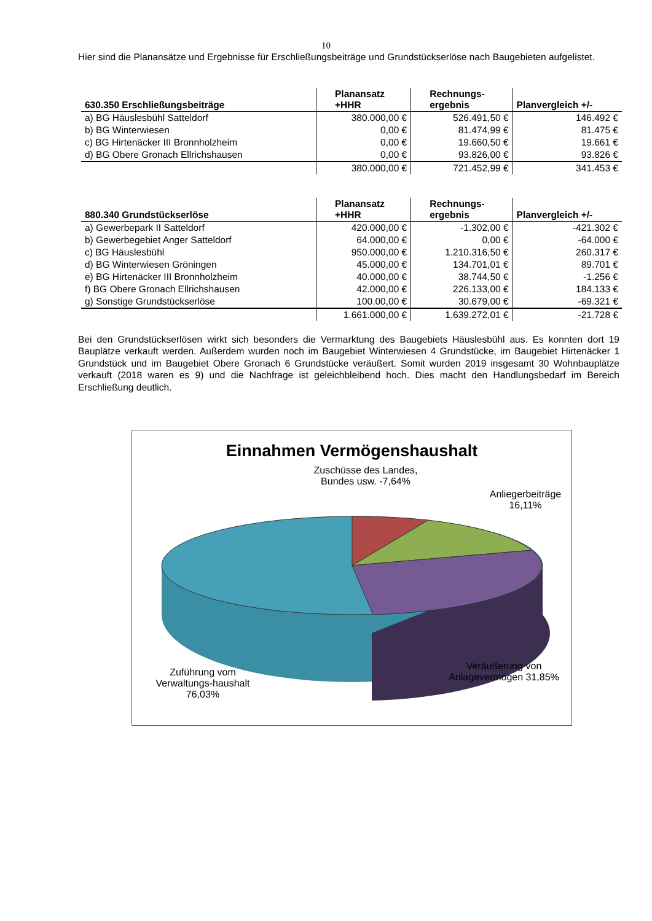10
Hier sind die Planansätze und Ergebnisse für Erschließungsbeiträge und Grundstückserlöse nach Baugebieten aufgelistet.
| 630.350 Erschließungsbeiträge | Planansatz +HHR | Rechnungs- ergebnis | Planvergleich +/- |
| --- | --- | --- | --- |
| a) BG Häuslesbühl Satteldorf | 380.000,00 € | 526.491,50 € | 146.492 € |
| b) BG Winterwiesen | 0,00 € | 81.474,99 € | 81.475 € |
| c) BG Hirtenäcker III Bronnholzheim | 0,00 € | 19.660,50 € | 19.661 € |
| d) BG Obere Gronach Ellrichshausen | 0,00 € | 93.826,00 € | 93.826 € |
| | 380.000,00 € | 721.452,99 € | 341.453 € |
| 880.340 Grundstückserlöse | Planansatz +HHR | Rechnungs- ergebnis | Planvergleich +/- |
| --- | --- | --- | --- |
| a) Gewerbepark II Satteldorf | 420.000,00 € | -1.302,00 € | -421.302 € |
| b) Gewerbegebiet Anger Satteldorf | 64.000,00 € | 0,00 € | -64.000 € |
| c) BG Häuslesbühl | 950.000,00 € | 1.210.316,50 € | 260.317 € |
| d) BG Winterwiesen Gröningen | 45.000,00 € | 134.701,01 € | 89.701 € |
| e) BG Hirtenäcker III Bronnholzheim | 40.000,00 € | 38.744,50 € | -1.256 € |
| f) BG Obere Gronach Ellrichshausen | 42.000,00 € | 226.133,00 € | 184.133 € |
| g) Sonstige Grundstückserlöse | 100.00,00 € | 30.679,00 € | -69.321 € |
| | 1.661.000,00 € | 1.639.272,01 € | -21.728 € |
Bei den Grundstückserlösen wirkt sich besonders die Vermarktung des Baugebiets Häuslesbühl aus. Es konnten dort 19 Bauplätze verkauft werden. Außerdem wurden noch im Baugebiet Winterwiesen 4 Grundstücke, im Baugebiet Hirtenäcker 1 Grundstück und im Baugebiet Obere Gronach 6 Grundstücke veräußert. Somit wurden 2019 insgesamt 30 Wohnbauplätze verkauft (2018 waren es 9) und die Nachfrage ist geleichbleibend hoch. Dies macht den Handlungsbedarf im Bereich Erschließung deutlich.
Einnahmen Vermögenshaushalt
Zuschüsse des Landes, Bundes usw. -7,64%
Anliegerbeiträge 16,11%
Zuführung vom Verwaltungs-haushalt 76,03%
Veräußerung von Anlagevermögen 31,85%